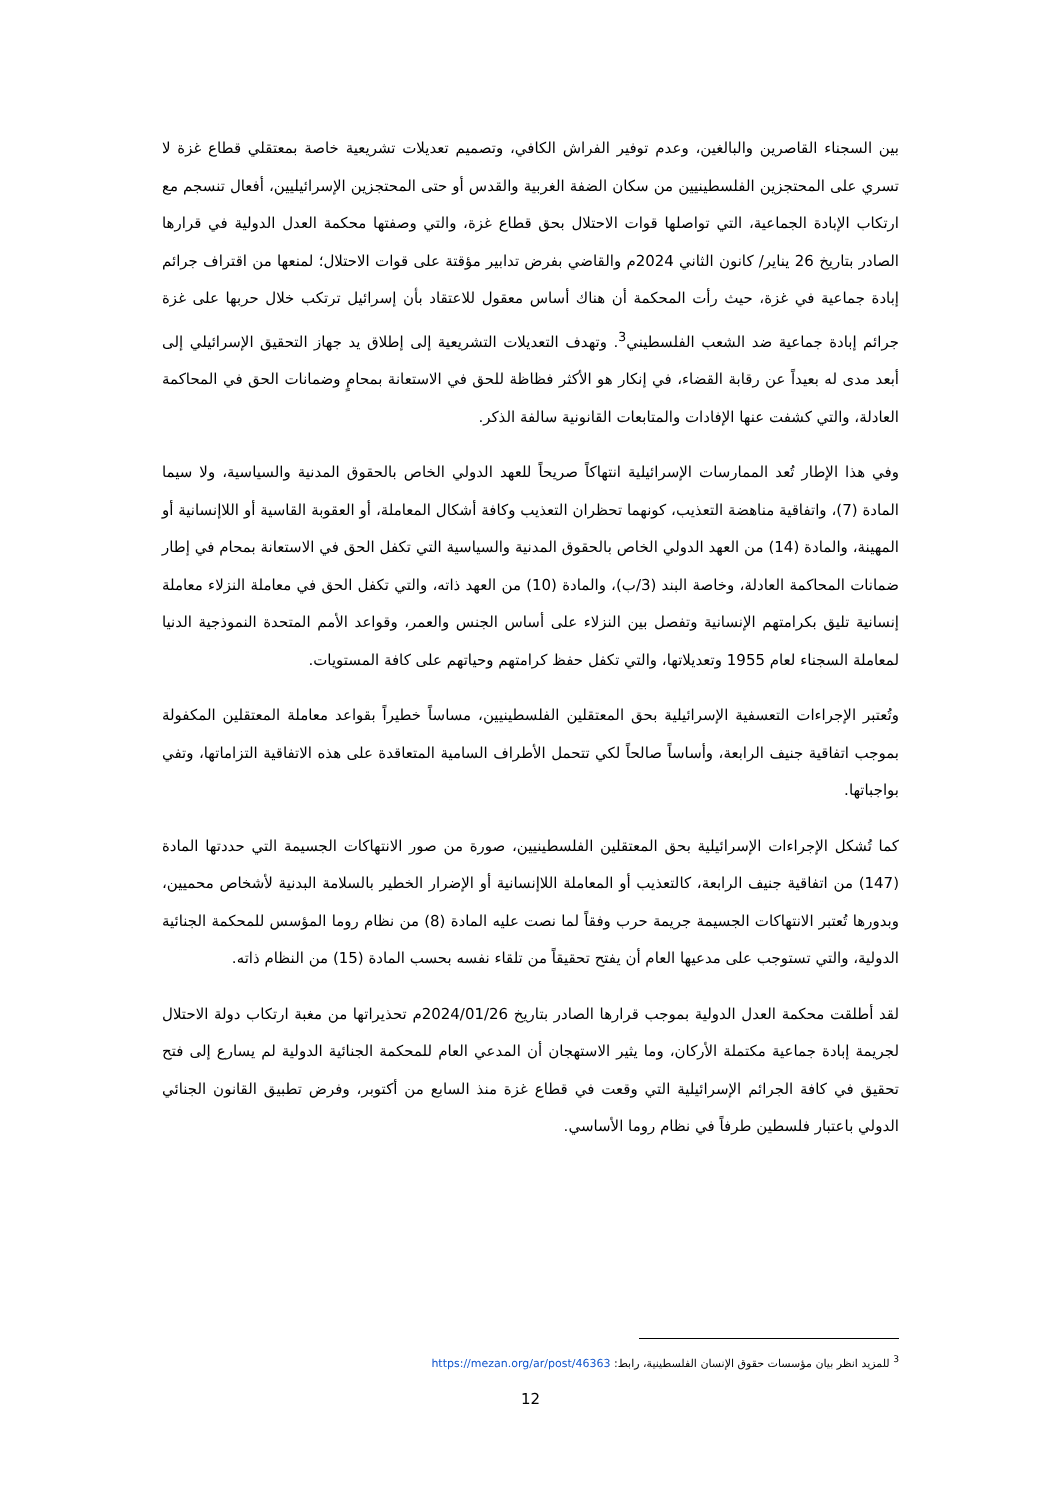بين السجناء القاصرين والبالغين، وعدم توفير الفراش الكافي، وتصميم تعديلات تشريعية خاصة بمعتقلي قطاع غزة لا تسري على المحتجزين الفلسطينيين من سكان الضفة الغربية والقدس أو حتى المحتجزين الإسرائيليين، أفعال تنسجم مع ارتكاب الإبادة الجماعية، التي تواصلها قوات الاحتلال بحق قطاع غزة، والتي وصفتها محكمة العدل الدولية في قرارها الصادر بتاريخ 26 يناير/ كانون الثاني 2024م والقاضي بفرض تدابير مؤقتة على قوات الاحتلال؛ لمنعها من اقتراف جرائم إبادة جماعية في غزة، حيث رأت المحكمة أن هناك أساس معقول للاعتقاد بأن إسرائيل ترتكب خلال حربها على غزة جرائم إبادة جماعية ضد الشعب الفلسطيني<sup>3</sup>. وتهدف التعديلات التشريعية إلى إطلاق يد جهاز التحقيق الإسرائيلي إلى أبعد مدى له بعيداً عن رقابة القضاء، في إنكار هو الأكثر فظاظة للحق في الاستعانة بمحامٍ وضمانات الحق في المحاكمة العادلة، والتي كشفت عنها الإفادات والمتابعات القانونية سالفة الذكر.
وفي هذا الإطار تُعد الممارسات الإسرائيلية انتهاكاً صريحاً للعهد الدولي الخاص بالحقوق المدنية والسياسية، ولا سيما المادة (7)، واتفاقية مناهضة التعذيب، كونهما تحظران التعذيب وكافة أشكال المعاملة، أو العقوبة القاسية أو اللاإنسانية أو المهينة، والمادة (14) من العهد الدولي الخاص بالحقوق المدنية والسياسية التي تكفل الحق في الاستعانة بمحام في إطار ضمانات المحاكمة العادلة، وخاصة البند (3/ب)، والمادة (10) من العهد ذاته، والتي تكفل الحق في معاملة النزلاء معاملة إنسانية تليق بكرامتهم الإنسانية وتفصل بين النزلاء على أساس الجنس والعمر، وقواعد الأمم المتحدة النموذجية الدنيا لمعاملة السجناء لعام 1955 وتعديلاتها، والتي تكفل حفظ كرامتهم وحياتهم على كافة المستويات.
وتُعتبر الإجراءات التعسفية الإسرائيلية بحق المعتقلين الفلسطينيين، مساساً خطيراً بقواعد معاملة المعتقلين المكفولة بموجب اتفاقية جنيف الرابعة، وأساساً صالحاً لكي تتحمل الأطراف السامية المتعاقدة على هذه الاتفاقية التزاماتها، وتفي بواجباتها.
كما تُشكل الإجراءات الإسرائيلية بحق المعتقلين الفلسطينيين، صورة من صور الانتهاكات الجسيمة التي حددتها المادة (147) من اتفاقية جنيف الرابعة، كالتعذيب أو المعاملة اللاإنسانية أو الإضرار الخطير بالسلامة البدنية لأشخاص محميين، وبدورها تُعتبر الانتهاكات الجسيمة جريمة حرب وفقاً لما نصت عليه المادة (8) من نظام روما المؤسس للمحكمة الجنائية الدولية، والتي تستوجب على مدعيها العام أن يفتح تحقيقاً من تلقاء نفسه بحسب المادة (15) من النظام ذاته.
لقد أطلقت محكمة العدل الدولية بموجب قرارها الصادر بتاريخ 2024/01/26م تحذيراتها من مغبة ارتكاب دولة الاحتلال لجريمة إبادة جماعية مكتملة الأركان، وما يثير الاستهجان أن المدعي العام للمحكمة الجنائية الدولية لم يسارع إلى فتح تحقيق في كافة الجرائم الإسرائيلية التي وقعت في قطاع غزة منذ السابع من أكتوبر، وفرض تطبيق القانون الجنائي الدولي باعتبار فلسطين طرفاً في نظام روما الأساسي.
<sup>3</sup> للمزيد انظر بيان مؤسسات حقوق الإنسان الفلسطينية، رابط: https://mezan.org/ar/post/46363
12